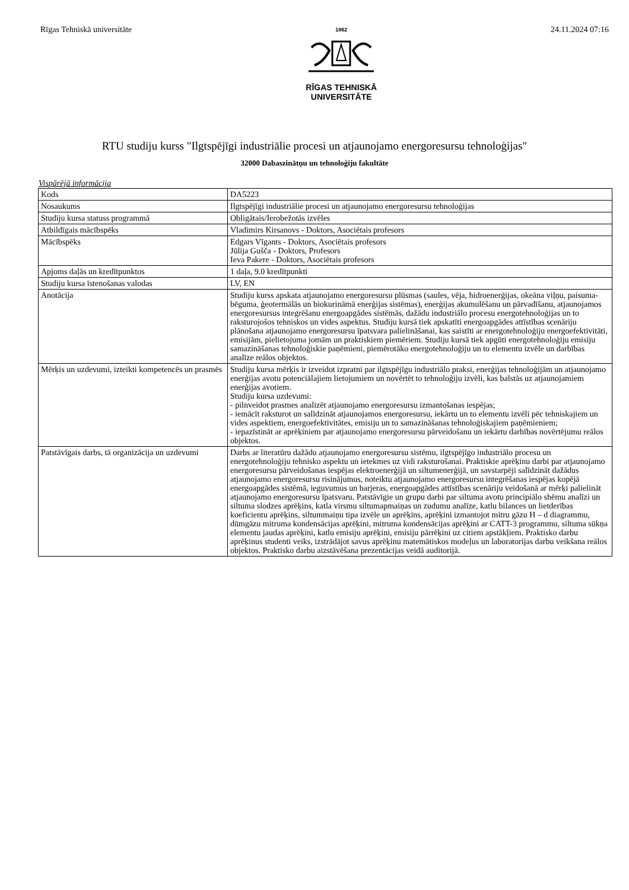Rīgas Tehniskā universitāte
1862
RĪGAS TEHNISKĀ
UNIVERSITĀTE
24.11.2024 07:16
RTU studiju kurss "Ilgtspējīgi industriālie procesi un atjaunojamo energoresursu tehnoloģijas"
32000 Dabaszinātņu un tehnoloģiju fakultāte
Vispārējā informācija
| Kods | DA5223 |
| Nosaukums | Ilgtspējīgi industriālie procesi un atjaunojamo energoresursu tehnoloģijas |
| Studiju kursa statuss programmā | Obligātais/Ierobežotās izvēles |
| Atbildīgais mācībspēks | Vladimirs Kirsanovs - Doktors, Asociētais profesors |
| Mācībspēks | Edgars Vīgants - Doktors, Asociētais profesors Jūlija Gušča - Doktors, Profesors Ieva Pakere - Doktors, Asociētais profesors |
| Apjoms daļās un kredītpunktos | 1 daļa, 9.0 kredītpunkti |
| Studiju kursa īstenošanas valodas | LV, EN |
| Anotācija | Studiju kurss apskata atjaunojamo energoresursu plūsmas (saules, vēja, hidroenerģijas, okeāna viļņu, paisuma-bēguma, ģeotermālās un biokurināmā enerģijas sistēmas), enerģijas akumulēšanu un pārvadīšanu, atjaunojamos energoresursus integrēšanu energoapgādes sistēmās, dažādu industriālo procesu energotehnoloģijas un to raksturojošos tehniskos un vides aspektus. Studiju kursā tiek apskatīti energoapgādes attīstības scenāriju plānošana atjaunojamo energoresursu īpatsvara palielināšanai, kas saistīti ar energotehnoloģiju energoefektivitāti, emisijām, pielietojuma jomām un praktiskiem piemēriem. Studiju kursā tiek apgūti energotehnoloģiju emisiju samazināšanas tehnoloģiskie paņēmieni, piemērotāko energotehnoloģiju un to elementu izvēle un darbības analīze reālos objektos. |
| Mērķis un uzdevumi, izteikti kompetencēs un prasmēs | Studiju kursa mērķis ir izveidot izpratni par ilgtspējīgu industriālo praksi, enerģijas tehnoloģijām un atjaunojamo enerģijas avotu potenciālajiem lietojumiem un novērtēt to tehnoloģiju izvēli, kas balstās uz atjaunojamiem enerģijas avotiem. Studiju kursa uzdevumi: - pilnveidot prasmes analizēt atjaunojamo energoresursu izmantošanas iespējas; - iemācīt raksturot un salīdzināt atjaunojamos energoresursu, iekārtu un to elementu izvēli pēc tehniskajiem un vides aspektiem, energoefektivitātes, emisiju un to samazināšanas tehnoloģiskajiem paņēmieniem; - iepazīstināt ar aprēķiniem par atjaunojamo energoresursu pārveidošanu un iekārtu darbības novērtējumu reālos objektos. |
| Patstāvīgais darbs, tā organizācija un uzdevumi | Darbs ar literatūru dažādu atjaunojamo energoresursu sistēmu, ilgtspējīgo industriālo procesu un energotehnoloģiju tehnisko aspektu un ietekmes uz vidi raksturošanai. Praktiskie aprēķinu darbi par atjaunojamo energoresursu pārveidošanas iespējas elektroenerģijā un siltumenerģijā, un savstarpēji salīdzināt dažādus atjaunojamo energoresursu risinājumus, noteiktu atjaunojamo energoresursu integrēšanas iespējas kopējā energoapgādes sistēmā, ieguvumus un barjeras, energoapgādes attīstības scenāriju veidošanā ar mērķi palielināt atjaunojamo energoresursu īpatsvaru. Patstāvīgie un grupu darbi par siltuma avotu principiālo shēmu analīzi un siltuma slodzes aprēķins, katla virsmu siltumapmaiņas un zudumu analīze, katlu bilances un lietderības koeficientu aprēķins, siltummaiņu tipa izvēle un aprēķins, aprēķini izmantojot mitru gāzu H – d diagrammu, dūmgāzu mitruma kondensācijas aprēķini, mitruma kondensācijas aprēķini ar CATT-3 programmu, siltuma sūkņa elementu jaudas aprēķini, katlu emisiju aprēķini, emisiju pārrēķini uz citiem apstākļiem. Praktisko darbu aprēķinus studenti veiks, izstrādājot savus aprēķinu matemātiskos modeļus un laboratorijas darbu veikšana reālos objektos. Praktisko darbu aizstāvēšana prezentācijas veidā auditorijā. |